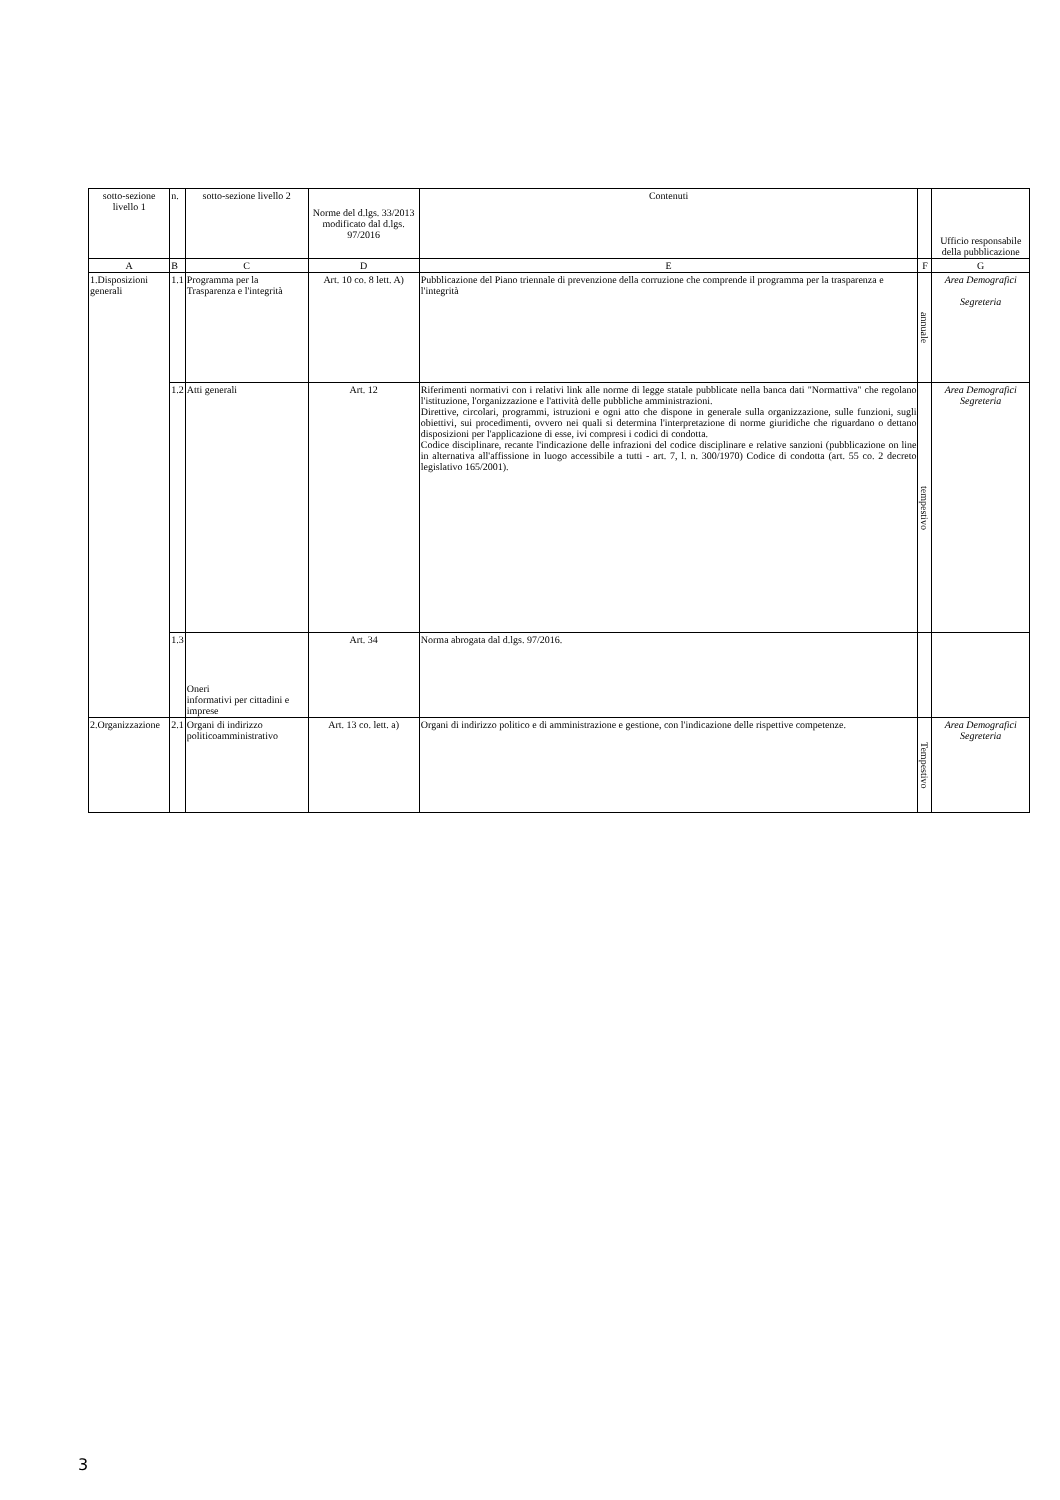| sotto-sezione livello 1 | n. | sotto-sezione livello 2 | Norme del d.lgs. 33/2013 modificato dal d.lgs. 97/2016 | Contenuti | | Ufficio responsabile della pubblicazione |
| --- | --- | --- | --- | --- | --- | --- |
| A | B | C | D | E | F | G |
| 1.Disposizioni generali | 1.1 | Programma per la Trasparenza e l'integrità | Art. 10 co. 8 lett. A) | Pubblicazione del Piano triennale di prevenzione della corruzione che comprende il programma per la trasparenza e l'integrità | annuale | Area Demografici Segreteria |
| | 1.2 | Atti generali | Art. 12 | Riferimenti normativi con i relativi link alle norme di legge statale pubblicate nella banca dati "Normattiva" che regolano l'istituzione, l'organizzazione e l'attività delle pubbliche amministrazioni. Direttive, circolari, programmi, istruzioni e ogni atto che dispone in generale sulla organizzazione, sulle funzioni, sugli obiettivi, sui procedimenti, ovvero nei quali si determina l'interpretazione di norme giuridiche che riguardano o dettano disposizioni per l'applicazione di esse, ivi compresi i codici di condotta. Codice disciplinare, recante l'indicazione delle infrazioni del codice disciplinare e relative sanzioni (pubblicazione on line in alternativa all'affissione in luogo accessibile a tutti - art. 7, l. n. 300/1970) Codice di condotta (art. 55 co. 2 decreto legislativo 165/2001). | tempestivo | Area Demografici Segreteria |
| | 1.3 | Oneri informativi per cittadini e imprese | Art. 34 | Norma abrogata dal d.lgs. 97/2016. | | |
| 2.Organizzazione | 2.1 | Organi di indirizzo politicoamministrativo | Art. 13 co. lett. a) | Organi di indirizzo politico e di amministrazione e gestione, con l'indicazione delle rispettive competenze. | Tempestivo | Area Demografici Segreteria |
3